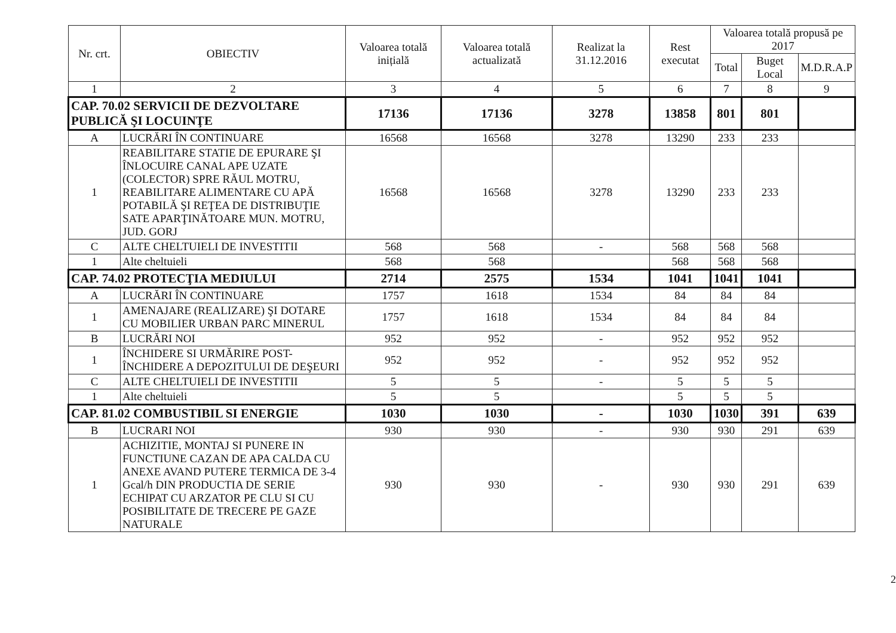| Nr. crt. | OBIECTIV | Valoarea totală inițială | Valoarea totală actualizată | Realizat la 31.12.2016 | Rest executat | Valoarea totală propusă pe 2017 | | |
| --- | --- | --- | --- | --- | --- | --- | --- | --- |
| | | | | | | Total | Buget Local | M.D.R.A.P |
| 1 | 2 | 3 | 4 | 5 | 6 | 7 | 8 | 9 |
| CAP. 70.02 SERVICII DE DEZVOLTARE PUBLICĂ ŞI LOCUINŢE | | 17136 | 17136 | 3278 | 13858 | 801 | 801 | |
| A | LUCRĂRI ÎN CONTINUARE | 16568 | 16568 | 3278 | 13290 | 233 | 233 | |
| 1 | REABILITARE STATIE DE EPURARE ŞI ÎNLOCUIRE CANAL APE UZATE (COLECTOR) SPRE RĂUL MOTRU, REABILITARE ALIMENTARE CU APĂ POTABILĂ ŞI REŢEA DE DISTRIBUŢIE SATE APARŢINĂTOARE MUN. MOTRU, JUD. GORJ | 16568 | 16568 | 3278 | 13290 | 233 | 233 | |
| C | ALTE CHELTUIELI DE INVESTITII | 568 | 568 | - | 568 | 568 | 568 | |
| 1 | Alte cheltuieli | 568 | 568 | | 568 | 568 | 568 | |
| CAP. 74.02 PROTECŢIA MEDIULUI | | 2714 | 2575 | 1534 | 1041 | 1041 | 1041 | |
| A | LUCRĂRI ÎN CONTINUARE | 1757 | 1618 | 1534 | 84 | 84 | 84 | |
| 1 | AMENAJARE (REALIZARE) ŞI DOTARE CU MOBILIER URBAN PARC MINERUL | 1757 | 1618 | 1534 | 84 | 84 | 84 | |
| B | LUCRĂRI NOI | 952 | 952 | - | 952 | 952 | 952 | |
| 1 | ÎNCHIDERE SI URMĂRIRE POST-ÎNCHIDERE A DEPOZITULUI DE DEŞEURI | 952 | 952 | - | 952 | 952 | 952 | |
| C | ALTE CHELTUIELI DE INVESTITII | 5 | 5 | - | 5 | 5 | 5 | |
| 1 | Alte cheltuieli | 5 | 5 | | 5 | 5 | 5 | |
| CAP. 81.02 COMBUSTIBIL SI ENERGIE | | 1030 | 1030 | - | 1030 | 1030 | 391 | 639 |
| B | LUCRARI NOI | 930 | 930 | - | 930 | 930 | 291 | 639 |
| 1 | ACHIZITIE, MONTAJ SI PUNERE IN FUNCTIUNE CAZAN DE APA CALDA CU ANEXE AVAND PUTERE TERMICA DE 3-4 Gcal/h DIN PRODUCTIA DE SERIE ECHIPAT CU ARZATOR PE CLU SI CU POSIBILITATE DE TRECERE PE GAZE NATURALE | 930 | 930 | - | 930 | 930 | 291 | 639 |
2